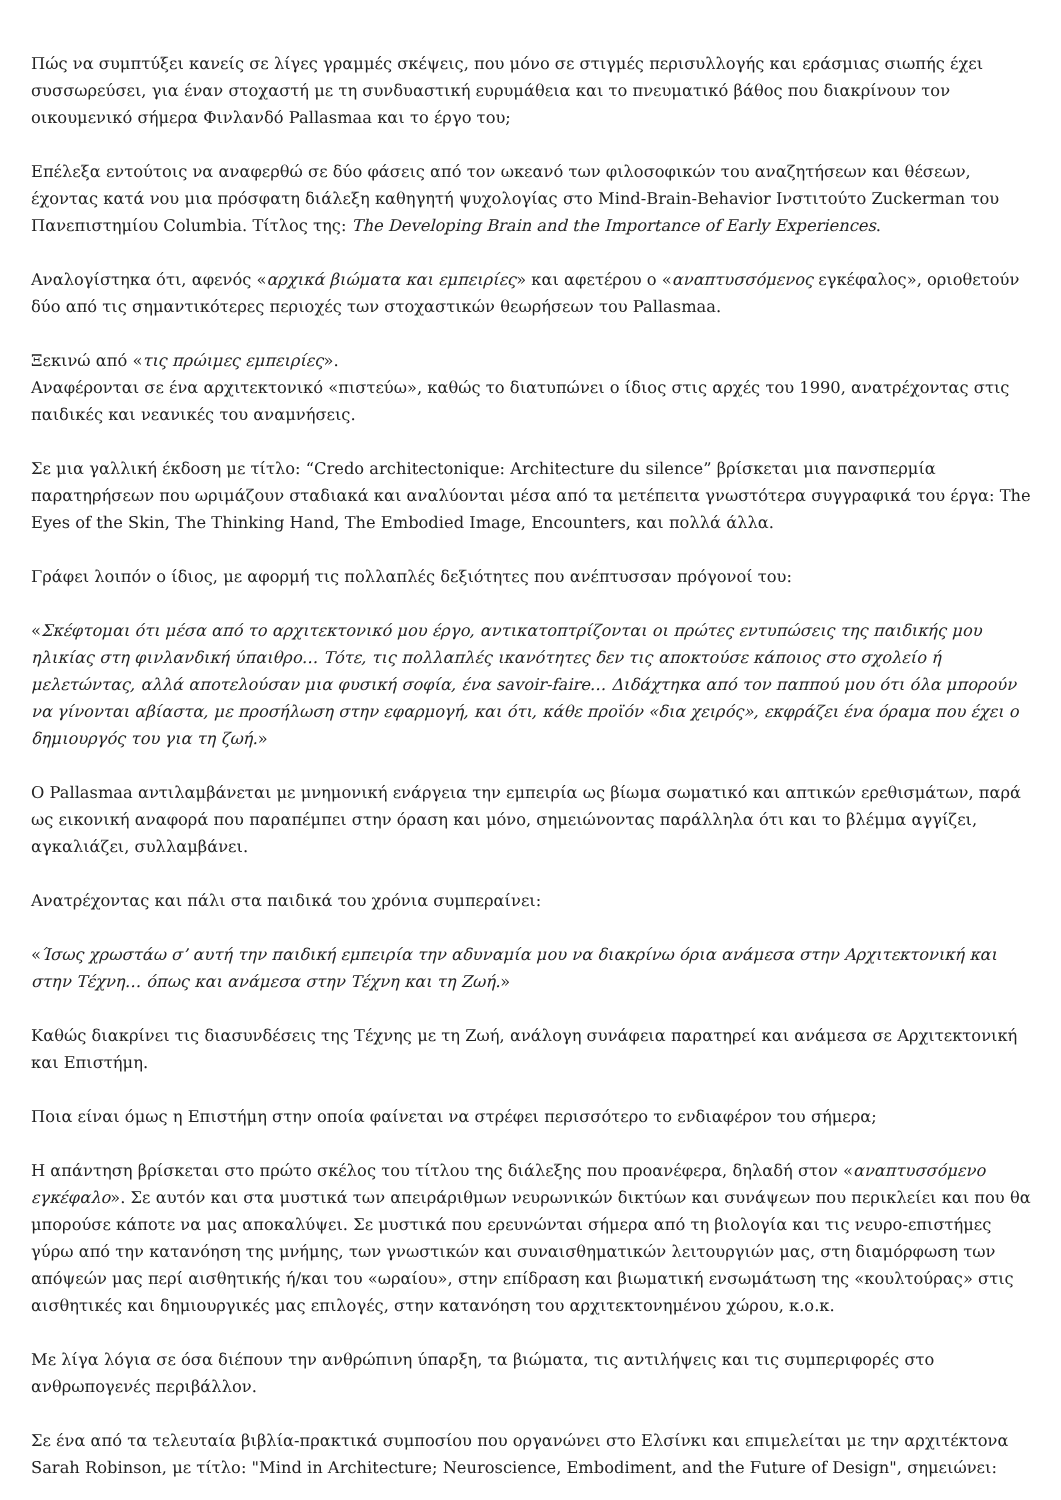Πώς να συμπτύξει κανείς σε λίγες γραμμές σκέψεις, που μόνο σε στιγμές περισυλλογής και εράσμιας σιωπής έχει συσσωρεύσει, για έναν στοχαστή με τη συνδυαστική ευρυμάθεια και το πνευματικό βάθος που διακρίνουν τον οικουμενικό σήμερα Φινλανδό Pallasmaa και το έργο του;
Επέλεξα εντούτοις να αναφερθώ σε δύο φάσεις από τον ωκεανό των φιλοσοφικών του αναζητήσεων και θέσεων, έχοντας κατά νου μια πρόσφατη διάλεξη καθηγητή ψυχολογίας στο Mind-Brain-Behavior Ινστιτούτο Zuckerman του Πανεπιστημίου Columbia. Τίτλος της: The Developing Brain and the Importance of Early Experiences.
Αναλογίστηκα ότι, αφενός «αρχικά βιώματα και εμπειρίες» και αφετέρου ο «αναπτυσσόμενος εγκέφαλος», οριοθετούν δύο από τις σημαντικότερες περιοχές των στοχαστικών θεωρήσεων του Pallasmaa.
Ξεκινώ από «τις πρώιμες εμπειρίες».
Αναφέρονται σε ένα αρχιτεκτονικό «πιστεύω», καθώς το διατυπώνει ο ίδιος στις αρχές του 1990, ανατρέχοντας στις παιδικές και νεανικές του αναμνήσεις.
Σε μια γαλλική έκδοση με τίτλο: “Credo architectonique: Architecture du silence” βρίσκεται μια πανσπερμία παρατηρήσεων που ωριμάζουν σταδιακά και αναλύονται μέσα από τα μετέπειτα γνωστότερα συγγραφικά του έργα: The Eyes of the Skin, The Thinking Hand, The Embodied Image, Encounters, και πολλά άλλα.
Γράφει λοιπόν ο ίδιος, με αφορμή τις πολλαπλές δεξιότητες που ανέπτυσσαν πρόγονοί του:
«Σκέφτομαι ότι μέσα από το αρχιτεκτονικό μου έργο, αντικατοπτρίζονται οι πρώτες εντυπώσεις της παιδικής μου ηλικίας στη φινλανδική ύπαιθρο… Τότε, τις πολλαπλές ικανότητες δεν τις αποκτούσε κάποιος στο σχολείο ή μελετώντας, αλλά αποτελούσαν μια φυσική σοφία, ένα savoir-faire… Διδάχτηκα από τον παππού μου ότι όλα μπορούν να γίνονται αβίαστα, με προσήλωση στην εφαρμογή, και ότι, κάθε προϊόν «δια χειρός», εκφράζει ένα όραμα που έχει ο δημιουργός του για τη ζωή.»
Ο Pallasmaa αντιλαμβάνεται με μνημονική ενάργεια την εμπειρία ως βίωμα σωματικό και απτικών ερεθισμάτων, παρά ως εικονική αναφορά που παραπέμπει στην όραση και μόνο, σημειώνοντας παράλληλα ότι και το βλέμμα αγγίζει, αγκαλιάζει, συλλαμβάνει.
Ανατρέχοντας και πάλι στα παιδικά του χρόνια συμπεραίνει:
«Ίσως χρωστάω σ’ αυτή την παιδική εμπειρία την αδυναμία μου να διακρίνω όρια ανάμεσα στην Αρχιτεκτονική και στην Τέχνη… όπως και ανάμεσα στην Τέχνη και τη Ζωή.»
Καθώς διακρίνει τις διασυνδέσεις της Τέχνης με τη Ζωή, ανάλογη συνάφεια παρατηρεί και ανάμεσα σε Αρχιτεκτονική και Επιστήμη.
Ποια είναι όμως η Επιστήμη στην οποία φαίνεται να στρέφει περισσότερο το ενδιαφέρον του σήμερα;
Η απάντηση βρίσκεται στο πρώτο σκέλος του τίτλου της διάλεξης που προανέφερα, δηλαδή στον «αναπτυσσόμενο εγκέφαλο». Σε αυτόν και στα μυστικά των απειράριθμων νευρωνικών δικτύων και συνάψεων που περικλείει και που θα μπορούσε κάποτε να μας αποκαλύψει. Σε μυστικά που ερευνώνται σήμερα από τη βιολογία και τις νευρο-επιστήμες γύρω από την κατανόηση της μνήμης, των γνωστικών και συναισθηματικών λειτουργιών μας, στη διαμόρφωση των απόψεών μας περί αισθητικής ή/και του «ωραίου», στην επίδραση και βιωματική ενσωμάτωση της «κουλτούρας» στις αισθητικές και δημιουργικές μας επιλογές, στην κατανόηση του αρχιτεκτονημένου χώρου, κ.ο.κ.
Με λίγα λόγια σε όσα διέπουν την ανθρώπινη ύπαρξη, τα βιώματα, τις αντιλήψεις και τις συμπεριφορές στο ανθρωπογενές περιβάλλον.
Σε ένα από τα τελευταία βιβλία-πρακτικά συμποσίου που οργανώνει στο Ελσίνκι και επιμελείται με την αρχιτέκτονα Sarah Robinson, με τίτλο: "Mind in Architecture; Neuroscience, Embodiment, and the Future of Design", σημειώνει: